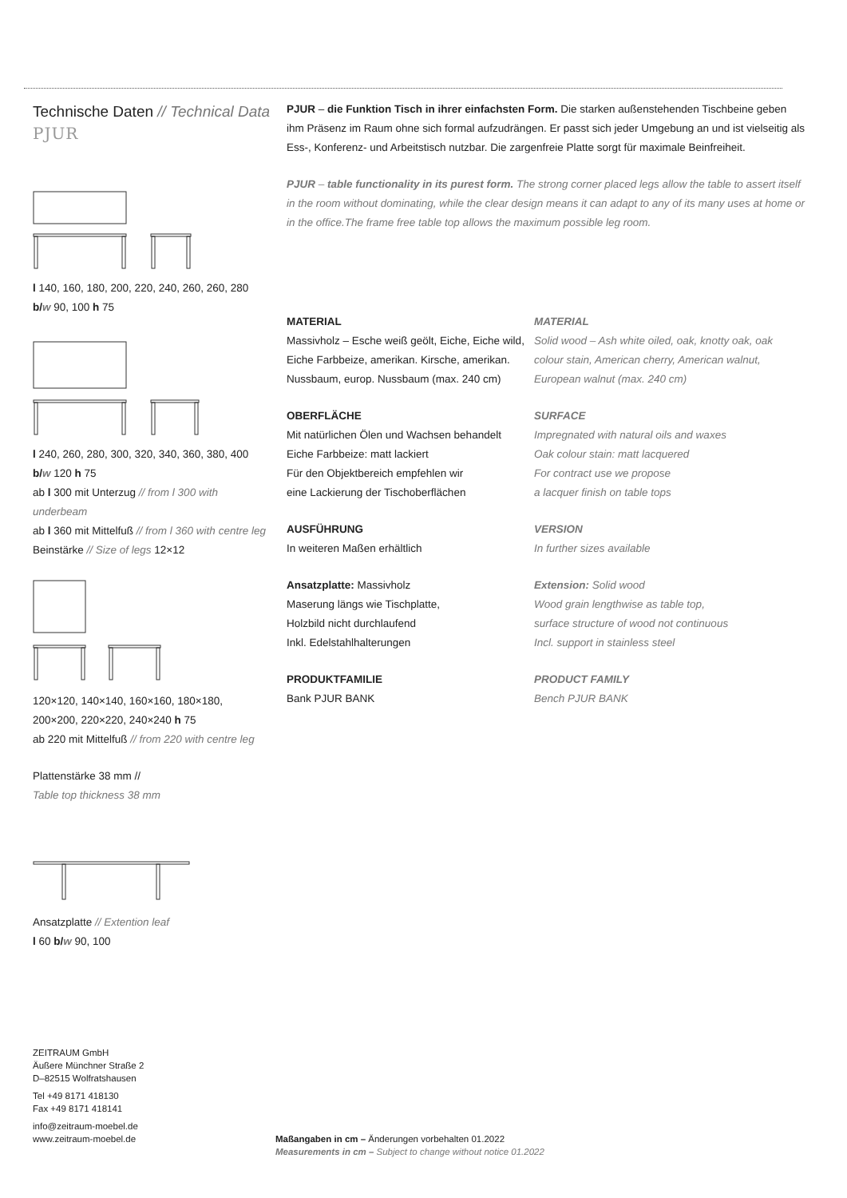Technische Daten // Technical Data
PJUR
l 140, 160, 180, 200, 220, 240, 260, 260, 280
b/w 90, 100 h 75
l 240, 260, 280, 300, 320, 340, 360, 380, 400
b/w 120 h 75
ab l 300 mit Unterzug // from l 300 with underbeam
ab l 360 mit Mittelfuß // from l 360 with centre leg
Beinstärke // Size of legs 12×12
120×120, 140×140, 160×160, 180×180,
200×200, 220×220, 240×240 h 75
ab 220 mit Mittelfuß // from 220 with centre leg
Plattenstärke 38 mm //
Table top thickness 38 mm
Ansatzplatte // Extention leaf
l 60 b/w 90, 100
PJUR – die Funktion Tisch in ihrer einfachsten Form. Die starken außenstehenden Tischbeine geben ihm Präsenz im Raum ohne sich formal aufzudrängen. Er passt sich jeder Umgebung an und ist vielseitig als Ess-, Konferenz- und Arbeitstisch nutzbar. Die zargenfreie Platte sorgt für maximale Beinfreiheit.
PJUR – table functionality in its purest form. The strong corner placed legs allow the table to assert itself in the room without dominating, while the clear design means it can adapt to any of its many uses at home or in the office.The frame free table top allows the maximum possible leg room.
MATERIAL
Massivholz – Esche weiß geölt, Eiche, Eiche wild, Eiche Farbbeize, amerikan. Kirsche, amerikan. Nussbaum, europ. Nussbaum (max. 240 cm)
OBERFLÄCHE
Mit natürlichen Ölen und Wachsen behandelt
Eiche Farbbeize: matt lackiert
Für den Objektbereich empfehlen wir
eine Lackierung der Tischoberflächen
AUSFÜHRUNG
In weiteren Maßen erhältlich
Ansatzplatte: Massivholz
Maserung längs wie Tischplatte,
Holzbild nicht durchlaufend
Inkl. Edelstahlhalterungen
PRODUKTFAMILIE
Bank PJUR BANK
MATERIAL
Solid wood – Ash white oiled, oak, knotty oak, oak colour stain, American cherry, American walnut, European walnut (max. 240 cm)
SURFACE
Impregnated with natural oils and waxes
Oak colour stain: matt lacquered
For contract use we propose
a lacquer finish on table tops
VERSION
In further sizes available
Extension: Solid wood
Wood grain lengthwise as table top,
surface structure of wood not continuous
Incl. support in stainless steel
PRODUCT FAMILY
Bench PJUR BANK
ZEITRAUM GmbH
Äußere Münchner Straße 2
D–82515 Wolfratshausen
Tel +49 8171 418130
Fax +49 8171 418141
info@zeitraum-moebel.de
www.zeitraum-moebel.de
Maßangaben in cm – Änderungen vorbehalten 01.2022
Measurements in cm – Subject to change without notice 01.2022